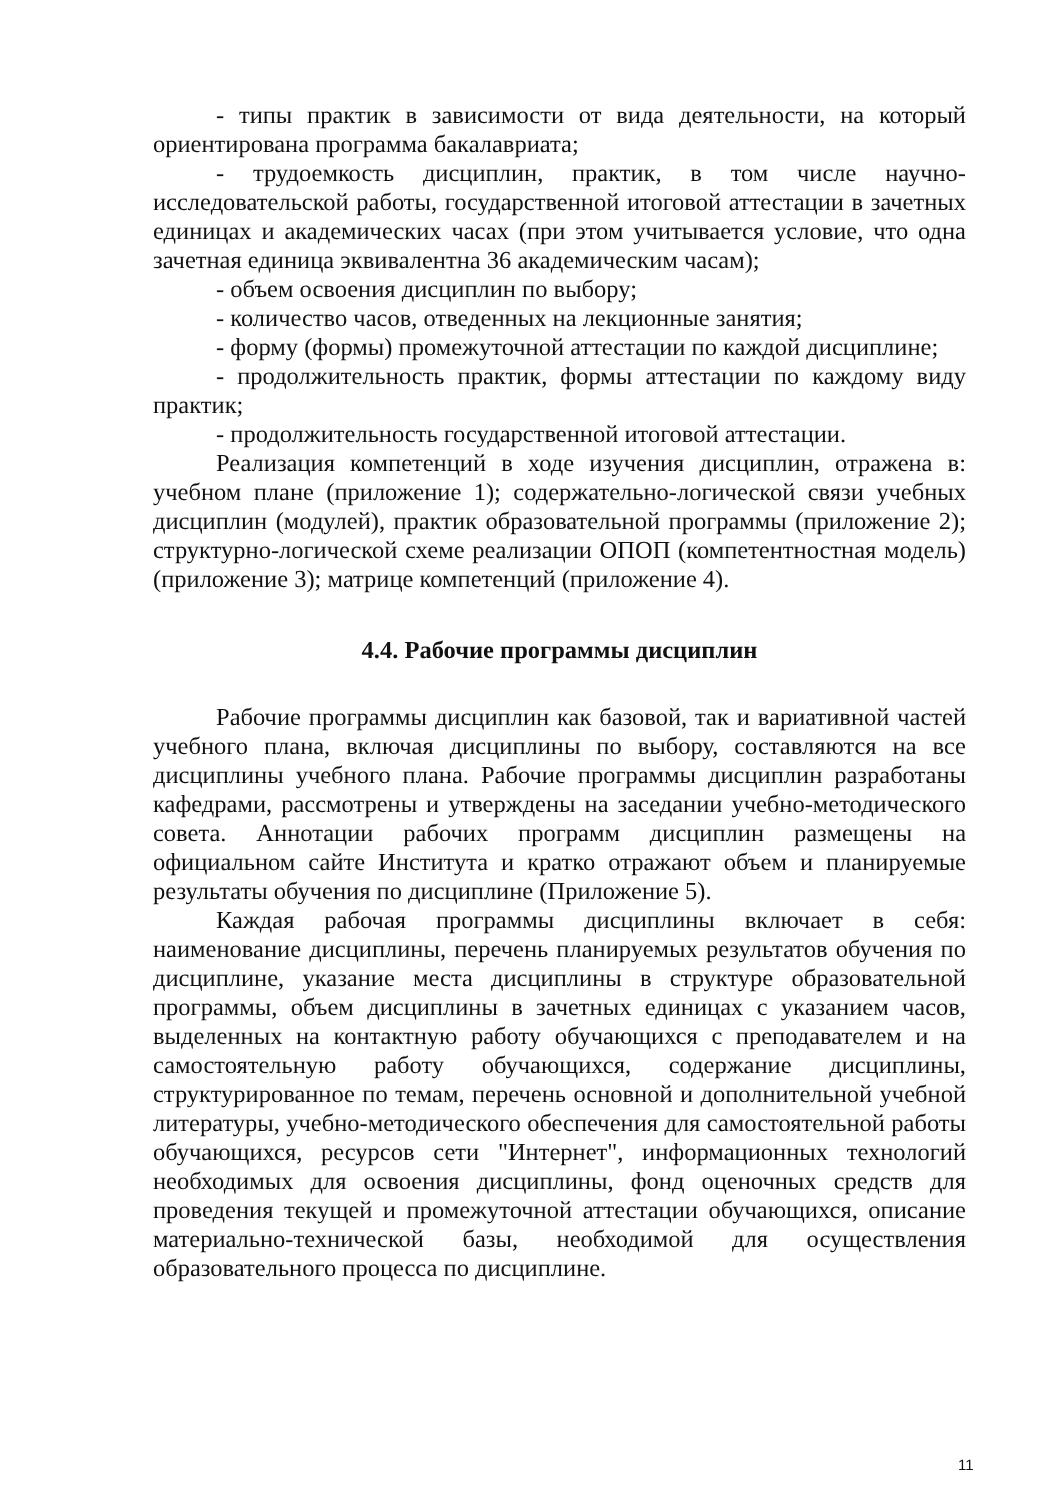- типы практик в зависимости от вида деятельности, на который ориентирована программа бакалавриата;
- трудоемкость дисциплин, практик, в том числе научно-исследовательской работы, государственной итоговой аттестации в зачетных единицах и академических часах (при этом учитывается условие, что одна зачетная единица эквивалентна 36 академическим часам);
- объем освоения дисциплин по выбору;
- количество часов, отведенных на лекционные занятия;
- форму (формы) промежуточной аттестации по каждой дисциплине;
- продолжительность практик, формы аттестации по каждому виду практик;
- продолжительность государственной итоговой аттестации.
Реализация компетенций в ходе изучения дисциплин, отражена в: учебном плане (приложение 1); содержательно-логической связи учебных дисциплин (модулей), практик образовательной программы (приложение 2); структурно-логической схеме реализации ОПОП (компетентностная модель) (приложение 3); матрице компетенций (приложение 4).
4.4. Рабочие программы дисциплин
Рабочие программы дисциплин как базовой, так и вариативной частей учебного плана, включая дисциплины по выбору, составляются на все дисциплины учебного плана. Рабочие программы дисциплин разработаны кафедрами, рассмотрены и утверждены на заседании учебно-методического совета. Аннотации рабочих программ дисциплин размещены на официальном сайте Института и кратко отражают объем и планируемые результаты обучения по дисциплине (Приложение 5).
Каждая рабочая программы дисциплины включает в себя: наименование дисциплины, перечень планируемых результатов обучения по дисциплине, указание места дисциплины в структуре образовательной программы, объем дисциплины в зачетных единицах с указанием часов, выделенных на контактную работу обучающихся с преподавателем и на самостоятельную работу обучающихся, содержание дисциплины, структурированное по темам, перечень основной и дополнительной учебной литературы, учебно-методического обеспечения для самостоятельной работы обучающихся, ресурсов сети "Интернет", информационных технологий необходимых для освоения дисциплины, фонд оценочных средств для проведения текущей и промежуточной аттестации обучающихся, описание материально-технической базы, необходимой для осуществления образовательного процесса по дисциплине.
11